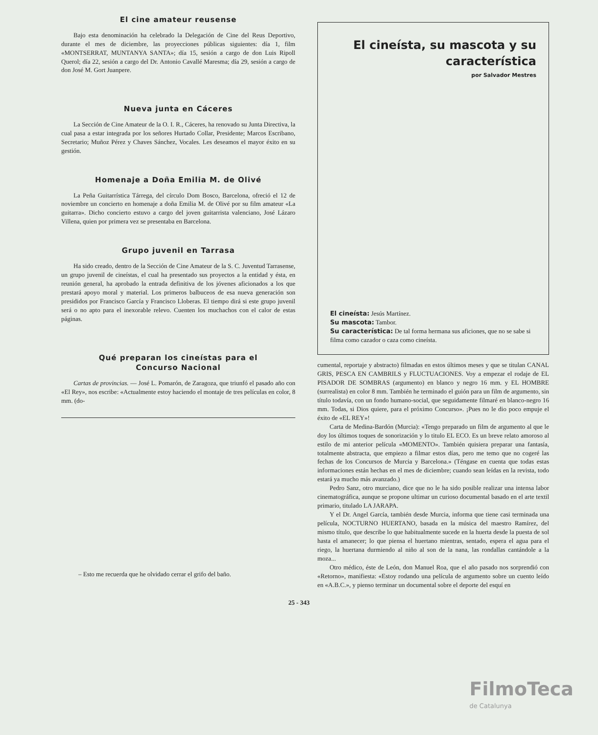El cine amateur reusense
Bajo esta denominación ha celebrado la Delegación de Cine del Reus Deportivo, durante el mes de diciembre, las proyecciones públicas siguientes: día 1, film «MONTSERRAT, MUNTANYA SANTA»; día 15, sesión a cargo de don Luis Ripoll Querol; día 22, sesión a cargo del Dr. Antonio Cavallé Maresma; día 29, sesión a cargo de don José M. Gort Juanpere.
Nueva junta en Cáceres
La Sección de Cine Amateur de la O. I. R., Cáceres, ha renovado su Junta Directiva, la cual pasa a estar integrada por los señores Hurtado Collar, Presidente; Marcos Escribano, Secretario; Muñoz Pérez y Chaves Sánchez, Vocales. Les deseamos el mayor éxito en su gestión.
Homenaje a Doña Emilia M. de Olivé
La Peña Guitarrística Tárrega, del círculo Dom Bosco, Barcelona, ofreció el 12 de noviembre un concierto en homenaje a doña Emilia M. de Olivé por su film amateur «La guitarra». Dicho concierto estuvo a cargo del joven guitarrista valenciano, José Lázaro Villena, quien por primera vez se presentaba en Barcelona.
Grupo juvenil en Tarrasa
Ha sido creado, dentro de la Sección de Cine Amateur de la S. C. Juventud Tarrasense, un grupo juvenil de cineístas, el cual ha presentado sus proyectos a la entidad y ésta, en reunión general, ha aprobado la entrada definitiva de los jóvenes aficionados a los que prestará apoyo moral y material. Los primeros balbuceos de esa nueva generación son presididos por Francisco García y Francisco Lloberas. El tiempo dirá si este grupo juvenil será o no apto para el inexorable relevo. Cuenten los muchachos con el calor de estas páginas.
Qué preparan los cineístas para el
Concurso Nacional
Cartas de provincias. — José L. Pomarón, de Zaragoza, que triunfó el pasado año con «El Rey», nos escribe: «Actualmente estoy haciendo el montaje de tres películas en color, 8 mm. (do-
– Esto me recuerda que he olvidado cerrar el grifo del baño.
El cineísta, su mascota y su característica
por Salvador Mestres
El cineísta: Jesús Martínez.
Su mascota: Tambor.
Su característica: De tal forma hermana sus aficiones, que no se sabe si filma como cazador o caza como cineísta.
cumental, reportaje y abstracto) filmadas en estos últimos meses y que se titulan CANAL GRIS, PESCA EN CAMBRILS y FLUCTUACIONES. Voy a empezar el rodaje de EL PISADOR DE SOMBRAS (argumento) en blanco y negro 16 mm. y EL HOMBRE (surrealista) en color 8 mm. También he terminado el guión para un film de argumento, sin título todavía, con un fondo humano-social, que seguidamente filmaré en blanco-negro 16 mm. Todas, si Dios quiere, para el próximo Concurso». ¡Pues no le dio poco empuje el éxito de «EL REY»!
Carta de Medina-Bardón (Murcia): «Tengo preparado un film de argumento al que le doy los últimos toques de sonorización y lo titulo EL ECO. Es un breve relato amoroso al estilo de mi anterior película «MOMENTO». También quisiera preparar una fantasía, totalmente abstracta, que empiezo a filmar estos días, pero me temo que no cogeré las fechas de los Concursos de Murcia y Barcelona.» (Téngase en cuenta que todas estas informaciones están hechas en el mes de diciembre; cuando sean leídas en la revista, todo estará ya mucho más avanzado.)
Pedro Sanz, otro murciano, dice que no le ha sido posible realizar una intensa labor cinematográfica, aunque se propone ultimar un curioso documental basado en el arte textil primario, titulado LA JARAPA.
Y el Dr. Angel García, también desde Murcia, informa que tiene casi terminada una película, NOCTURNO HUERTANO, basada en la música del maestro Ramírez, del mismo título, que describe lo que habitualmente sucede en la huerta desde la puesta de sol hasta el amanecer; lo que piensa el huertano mientras, sentado, espera el agua para el riego, la huertana durmiendo al niño al son de la nana, las rondallas cantándole a la moza...
Otro médico, éste de León, don Manuel Roa, que el año pasado nos sorprendió con «Retorno», manifiesta: «Estoy rodando una película de argumento sobre un cuento leído en «A.B.C.», y pienso terminar un documental sobre el deporte del esquí en
25 - 343
FilmoTeca
de Catalunya